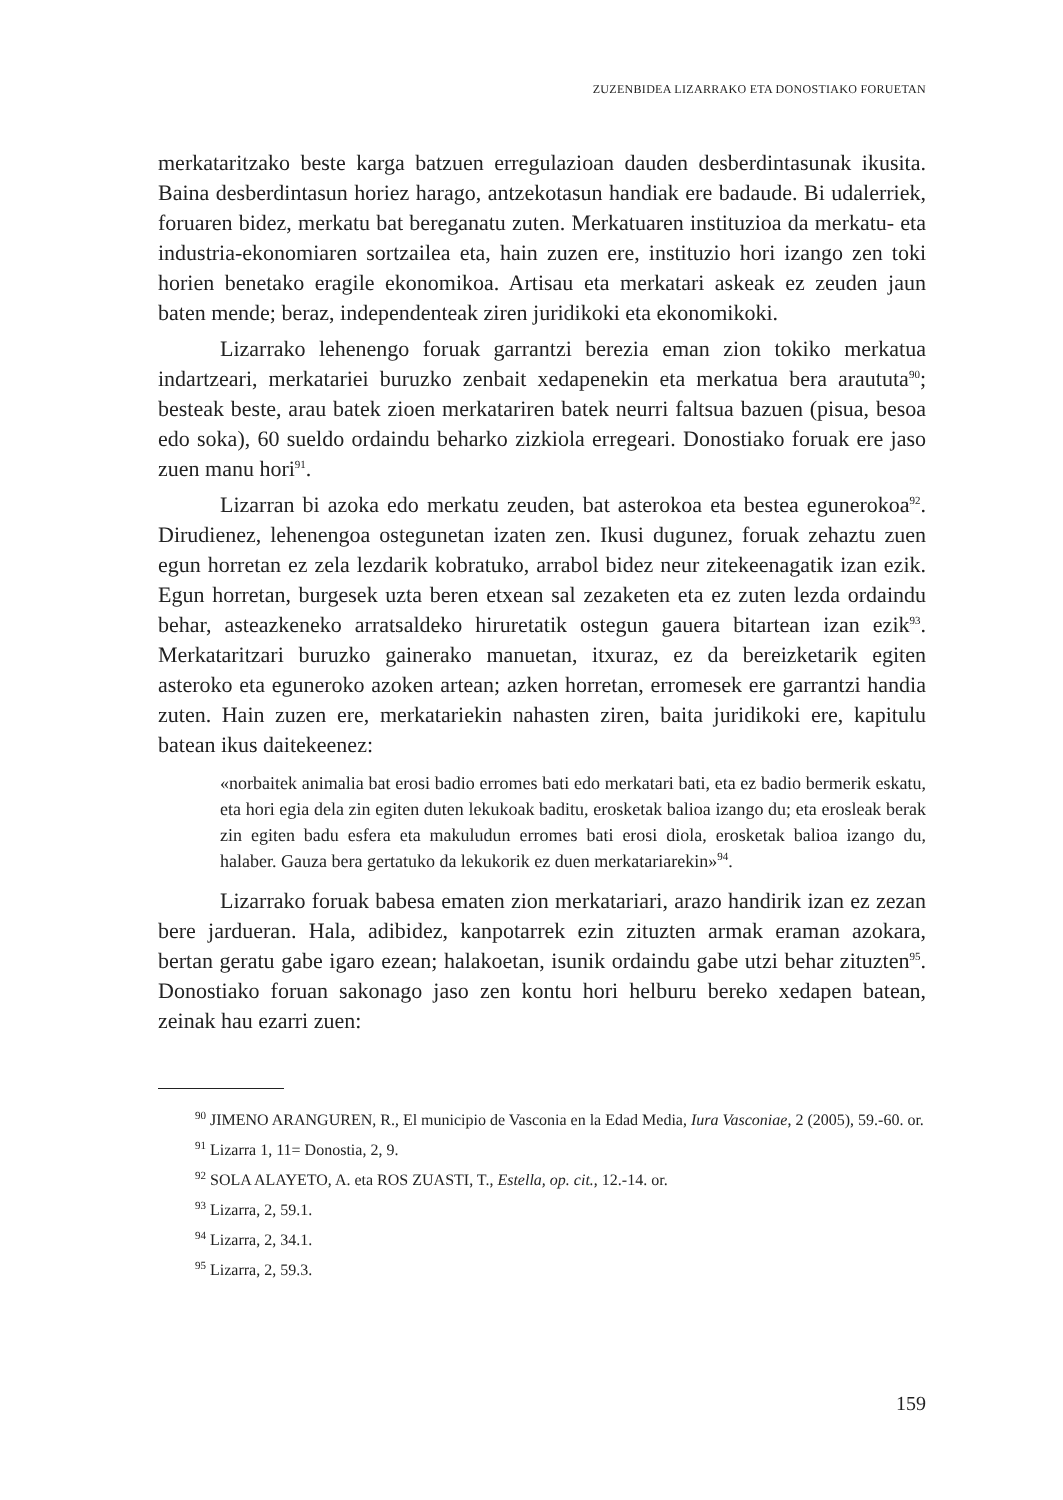ZUZENBIDEA LIZARRAKO ETA DONOSTIAKO FORUETAN
merkataritzako beste karga batzuen erregulazioan dauden desberdintasunak ikusita. Baina desberdintasun horiez harago, antzekotasun handiak ere badaude. Bi udalerriek, foruaren bidez, merkatu bat bereganatu zuten. Merkatuaren instituzioa da merkatu- eta industria-ekonomiaren sortzailea eta, hain zuzen ere, instituzio hori izango zen toki horien benetako eragile ekonomikoa. Artisau eta merkatari askeak ez zeuden jaun baten mende; beraz, independenteak ziren juridikoki eta ekonomikoki.
Lizarrako lehenengo foruak garrantzi berezia eman zion tokiko merkatua indartzeari, merkatariei buruzko zenbait xedapenekin eta merkatua bera araututa<sup>90</sup>; besteak beste, arau batek zioen merkatariren batek neurri faltsua bazuen (pisua, besoa edo soka), 60 sueldo ordaindu beharko zizkiola erregeari. Donostiako foruak ere jaso zuen manu hori<sup>91</sup>.
Lizarran bi azoka edo merkatu zeuden, bat asterokoa eta bestea egunerokoa<sup>92</sup>. Dirudienez, lehenengoa ostegunetan izaten zen. Ikusi dugunez, foruak zehaztu zuen egun horretan ez zela lezdarik kobratuko, arrabol bidez neur zitekeenagatik izan ezik. Egun horretan, burgesek uzta beren etxean sal zezaketen eta ez zuten lezda ordaindu behar, asteazkeneko arratsaldeko hiruretatik ostegun gauera bitartean izan ezik<sup>93</sup>. Merkataritzari buruzko gainerako manuetan, itxuraz, ez da bereizketarik egiten asteroko eta eguneroko azoken artean; azken horretan, erromesek ere garrantzi handia zuten. Hain zuzen ere, merkatariekin nahasten ziren, baita juridikoki ere, kapitulu batean ikus daitekeenez:
«norbaitek animalia bat erosi badio erromes bati edo merkatari bati, eta ez badio bermerik eskatu, eta hori egia dela zin egiten duten lekukoak baditu, erosketak balioa izango du; eta erosleak berak zin egiten badu esfera eta makuludun erromes bati erosi diola, erosketak balioa izango du, halaber. Gauza bera gertatuko da lekukorik ez duen merkatariarekin»<sup>94</sup>.
Lizarrako foruak babesa ematen zion merkatariari, arazo handirik izan ez zezan bere jardueran. Hala, adibidez, kanpotarrek ezin zituzten armak eraman azokara, bertan geratu gabe igaro ezean; halakoetan, isunik ordaindu gabe utzi behar zituzten<sup>95</sup>. Donostiako foruan sakonago jaso zen kontu hori helburu bereko xedapen batean, zeinak hau ezarri zuen:
<sup>90</sup> JIMENO ARANGUREN, R., El municipio de Vasconia en la Edad Media, Iura Vasconiae, 2 (2005), 59.-60. or.
<sup>91</sup> Lizarra 1, 11= Donostia, 2, 9.
<sup>92</sup> SOLA ALAYETO, A. eta ROS ZUASTI, T., Estella, op. cit., 12.-14. or.
<sup>93</sup> Lizarra, 2, 59.1.
<sup>94</sup> Lizarra, 2, 34.1.
<sup>95</sup> Lizarra, 2, 59.3.
159